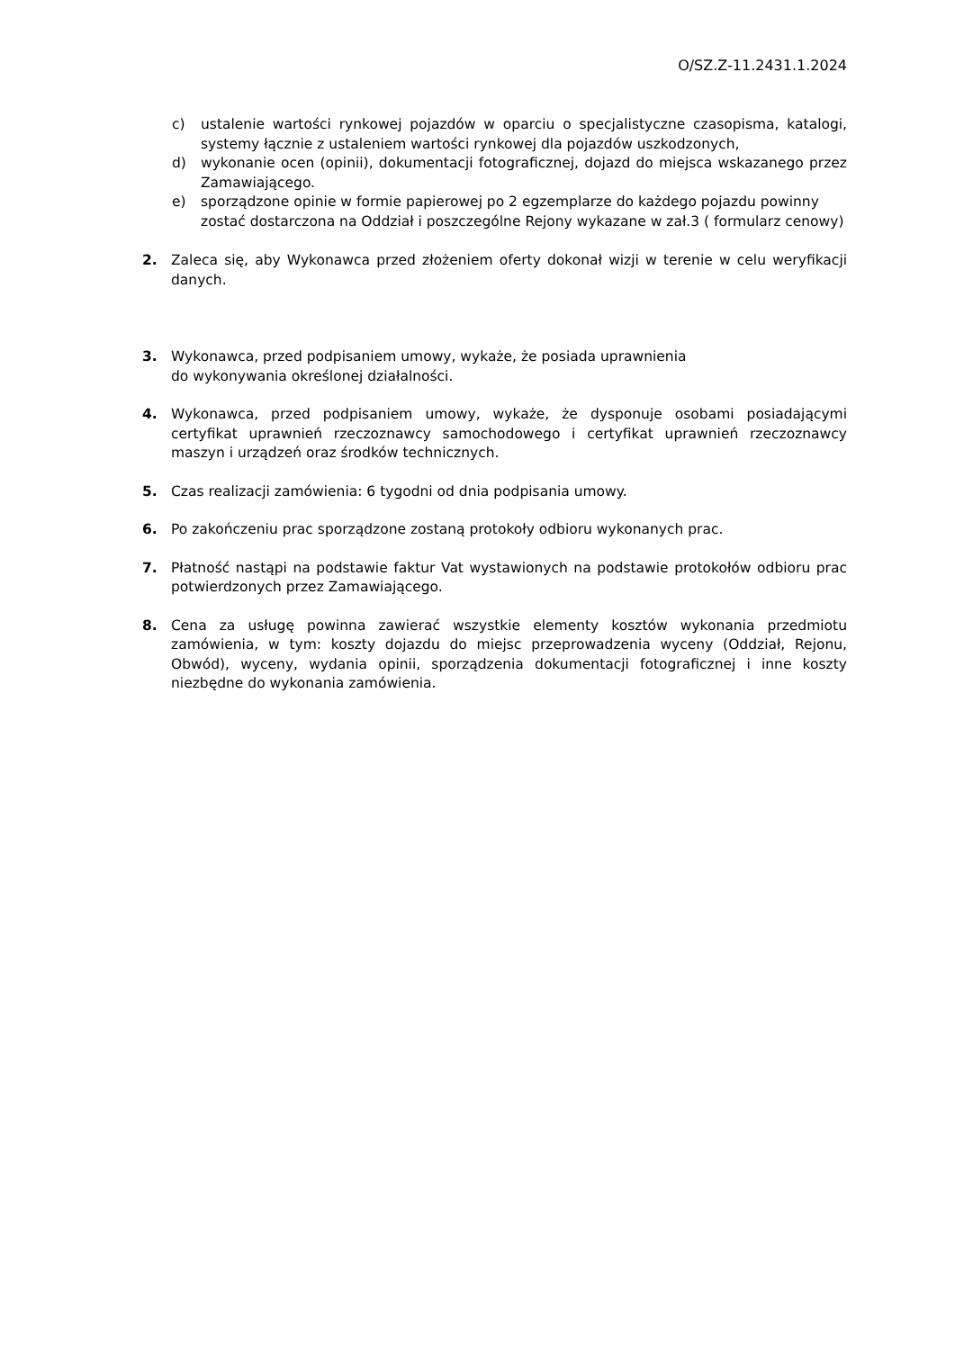O/SZ.Z-11.2431.1.2024
c) ustalenie wartości rynkowej pojazdów w oparciu o specjalistyczne czasopisma, katalogi, systemy łącznie z ustaleniem wartości rynkowej dla pojazdów uszkodzonych,
d) wykonanie ocen (opinii), dokumentacji fotograficznej, dojazd do miejsca wskazanego przez Zamawiającego.
e) sporządzone opinie w formie papierowej po 2 egzemplarze do każdego pojazdu powinny zostać dostarczona na Oddział i poszczególne Rejony wykazane w zał.3 ( formularz cenowy)
2. Zaleca się, aby Wykonawca przed złożeniem oferty dokonał wizji w terenie w celu weryfikacji danych.
3. Wykonawca, przed podpisaniem umowy, wykaże, że posiada uprawnienia
do wykonywania określonej działalności.
4. Wykonawca, przed podpisaniem umowy, wykaże, że dysponuje osobami posiadającymi certyfikat uprawnień rzeczoznawcy samochodowego i certyfikat uprawnień rzeczoznawcy maszyn i urządzeń oraz środków technicznych.
5. Czas realizacji zamówienia: 6 tygodni od dnia podpisania umowy.
6. Po zakończeniu prac sporządzone zostaną protokoły odbioru wykonanych prac.
7. Płatność nastąpi na podstawie faktur Vat wystawionych na podstawie protokołów odbioru prac potwierdzonych przez Zamawiającego.
8. Cena za usługę powinna zawierać wszystkie elementy kosztów wykonania przedmiotu zamówienia, w tym: koszty dojazdu do miejsc przeprowadzenia wyceny (Oddział, Rejonu, Obwód), wyceny, wydania opinii, sporządzenia dokumentacji fotograficznej i inne koszty niezbędne do wykonania zamówienia.